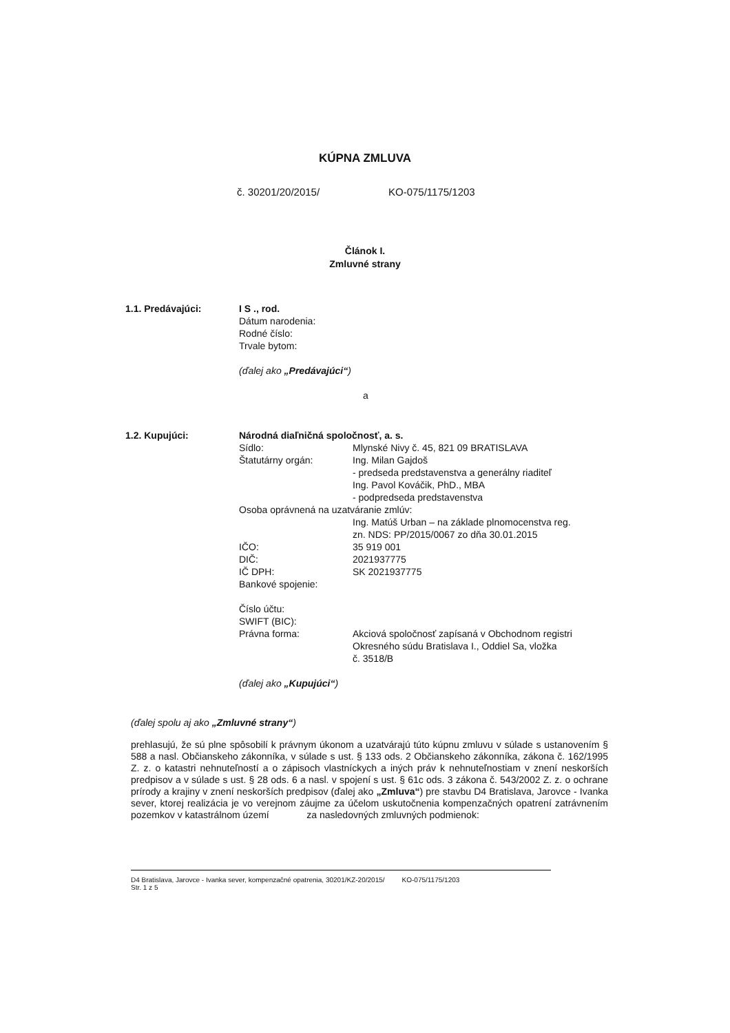KÚPNA ZMLUVA
č. 30201/20/2015/ KO-075/1175/1203
Článok I.
Zmluvné strany
1.1. Predávajúci: I S ., rod.
Dátum narodenia:
Rodné číslo:
Trvale bytom:
(ďalej ako „Predávajúci“)
a
1.2. Kupujúci: Národná diaľničná spoločnosť, a. s.
Sídlo: Mlynské Nivy č. 45, 821 09 BRATISLAVA
Štatutárny orgán: Ing. Milan Gajdoš
- predseda predstavenstva a generálny riaditeľ
Ing. Pavol Kováčik, PhD., MBA
- podpredseda predstavenstva
Osoba oprávnená na uzatváranie zmlúv:
Ing. Matúš Urban – na základe plnomocenstva reg.
zn. NDS: PP/2015/0067 zo dňa 30.01.2015
IČO: 35 919 001
DIČ: 2021937775
IČ DPH: SK 2021937775
Bankové spojenie:
Číslo účtu:
SWIFT (BIC):
Právna forma: Akciová spoločnosť zapísaná v Obchodnom registri
Okresného súdu Bratislava I., Oddiel Sa, vložka
č. 3518/B
(ďalej ako „Kupujúci“)
(ďalej spolu aj ako „Zmluvné strany“)
prehlasujú, že sú plne spôsobilí k právnym úkonom a uzatvárajú túto kúpnu zmluvu v súlade s ustanovením § 588 a nasl. Občianskeho zákonníka, v súlade s ust. § 133 ods. 2 Občianskeho zákonníka, zákona č. 162/1995 Z. z. o katastri nehnuteľností a o zápisoch vlastníckych a iných práv k nehnuteľnostiam v znení neskorších predpisov a v súlade s ust. § 28 ods. 6 a nasl. v spojení s ust. § 61c ods. 3 zákona č. 543/2002 Z. z. o ochrane prírody a krajiny v znení neskorších predpisov (ďalej ako „Zmluva“) pre stavbu D4 Bratislava, Jarovce - Ivanka sever, ktorej realizácia je vo verejnom záujme za účelom uskutočnenia kompenzačných opatrení zatrávnením pozemkov v katastrálnom území za nasledovných zmluvných podmienok:
D4 Bratislava, Jarovce - Ivanka sever, kompenzačné opatrenia, 30201/KZ-20/2015/ KO-075/1175/1203
Str. 1 z 5